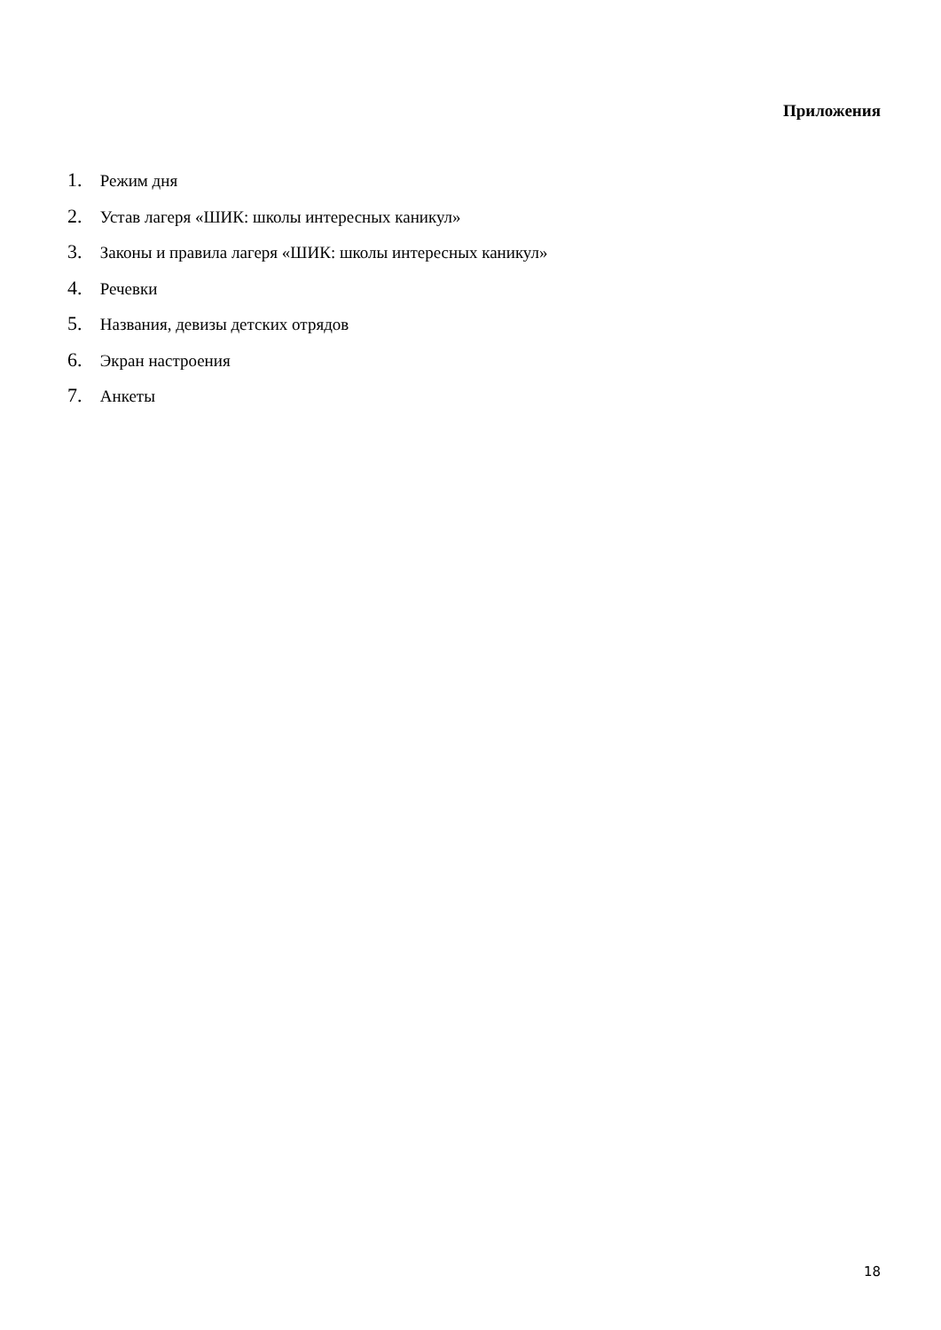Приложения
1. Режим дня
2. Устав лагеря «ШИК: школы интересных каникул»
3. Законы и правила лагеря «ШИК: школы интересных каникул»
4. Речевки
5. Названия, девизы детских отрядов
6. Экран настроения
7. Анкеты
18